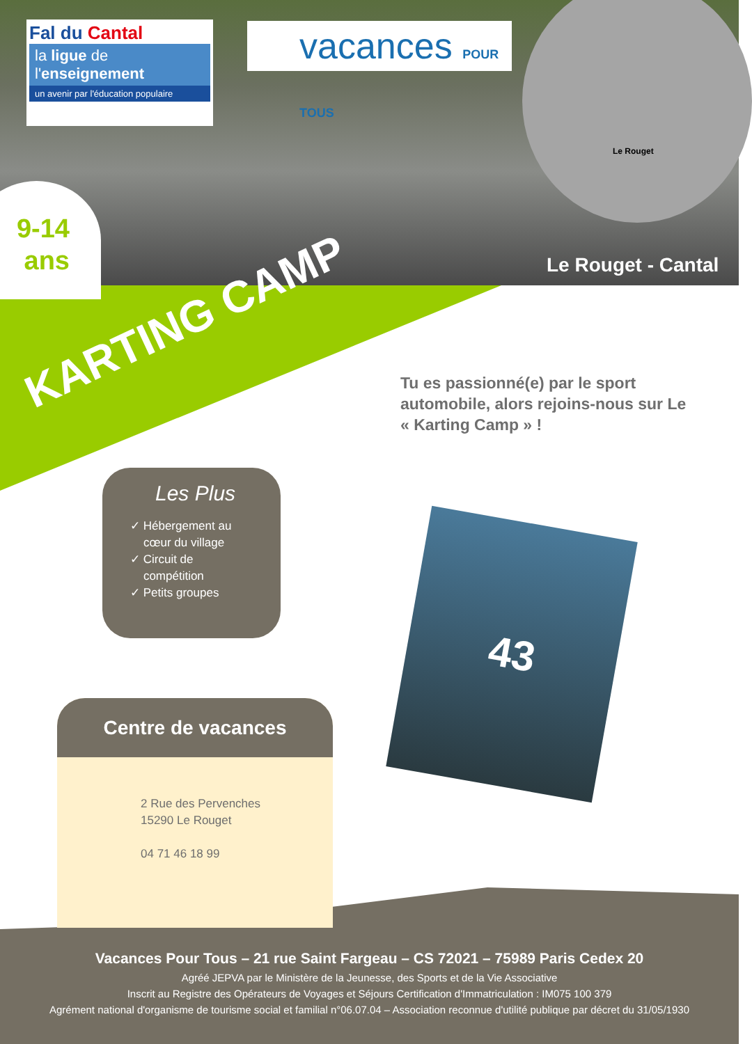Fal du Cantal
la ligue de l'enseignement
un avenir par l'éducation populaire
vacances POUR TOUS
Le Rouget
9-14
ans
Le Rouget - Cantal
KARTING CAMP
Tu es passionné(e) par le sport automobile, alors rejoins-nous sur Le « Karting Camp » !
Les Plus
✓ Hébergement au
cœur du village
✓ Circuit de
compétition
✓ Petits groupes
43
Centre de vacances
2 Rue des Pervenches
15290 Le Rouget
04 71 46 18 99
Vacances Pour Tous – 21 rue Saint Fargeau – CS 72021 – 75989 Paris Cedex 20
Agréé JEPVA par le Ministère de la Jeunesse, des Sports et de la Vie Associative
Inscrit au Registre des Opérateurs de Voyages et Séjours Certification d'Immatriculation : IM075 100 379
Agrément national d'organisme de tourisme social et familial n°06.07.04 – Association reconnue d'utilité publique par décret du 31/05/1930